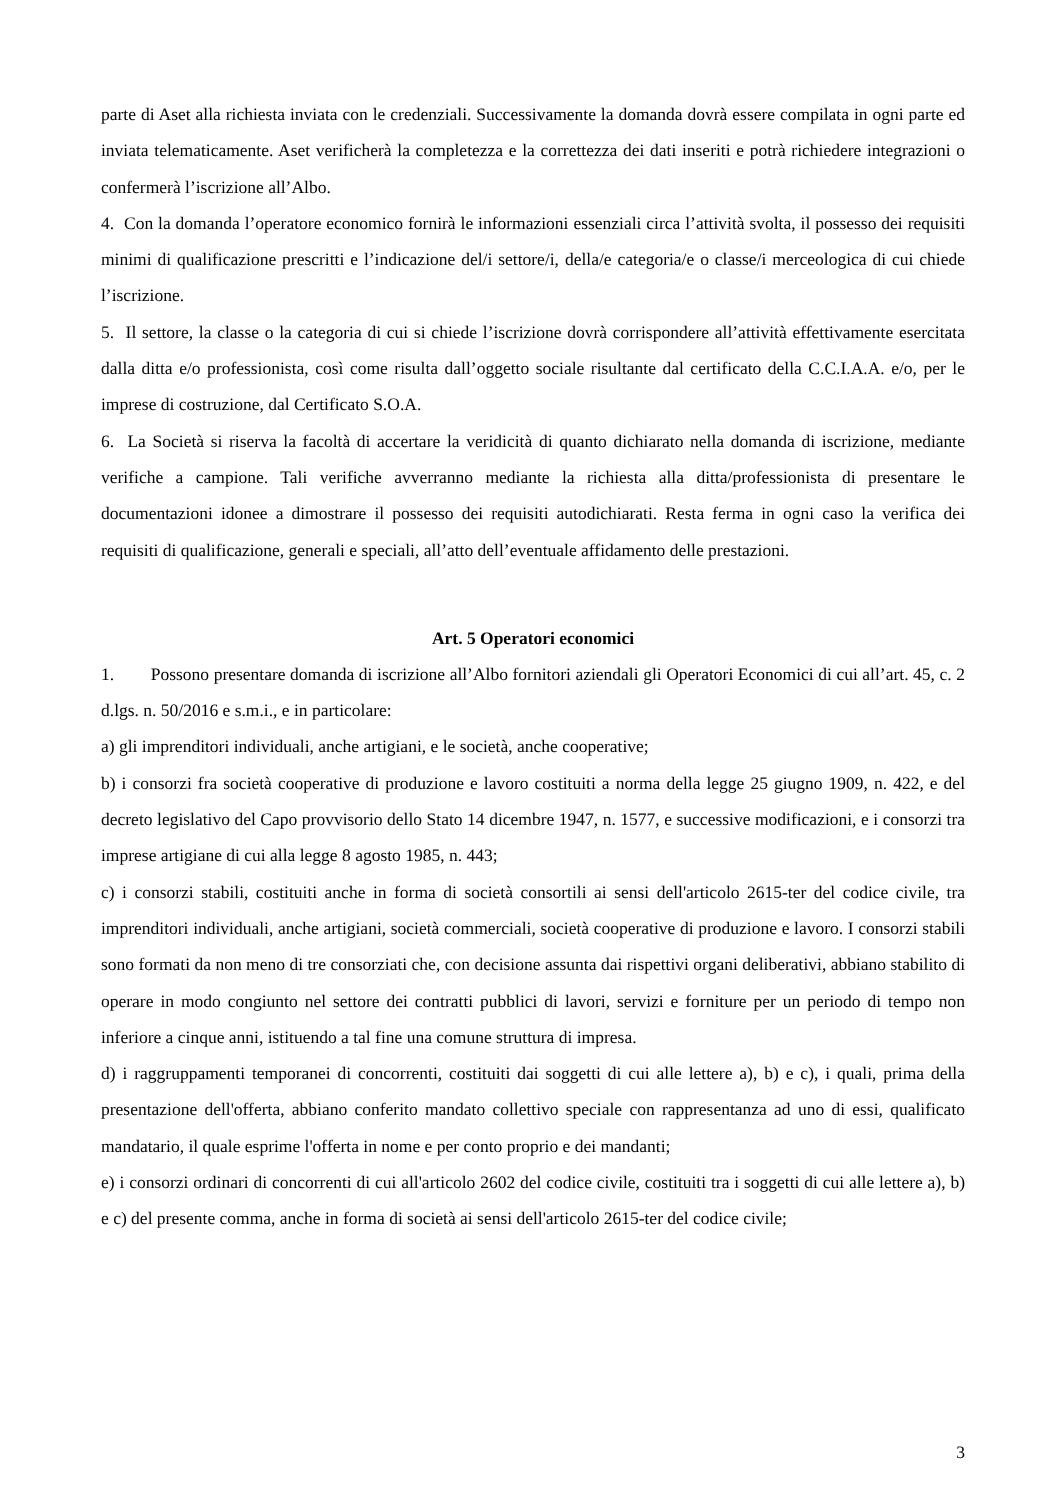parte di Aset alla richiesta inviata con le credenziali. Successivamente la domanda dovrà essere compilata in ogni parte ed inviata telematicamente. Aset verificherà la completezza e la correttezza dei dati inseriti e potrà richiedere integrazioni o confermerà l’iscrizione all’Albo.
4. Con la domanda l’operatore economico fornirà le informazioni essenziali circa l’attività svolta, il possesso dei requisiti minimi di qualificazione prescritti e l’indicazione del/i settore/i, della/e categoria/e o classe/i merceologica di cui chiede l’iscrizione.
5. Il settore, la classe o la categoria di cui si chiede l’iscrizione dovrà corrispondere all’attività effettivamente esercitata dalla ditta e/o professionista, così come risulta dall’oggetto sociale risultante dal certificato della C.C.I.A.A. e/o, per le imprese di costruzione, dal Certificato S.O.A.
6. La Società si riserva la facoltà di accertare la veridicità di quanto dichiarato nella domanda di iscrizione, mediante verifiche a campione. Tali verifiche avverranno mediante la richiesta alla ditta/professionista di presentare le documentazioni idonee a dimostrare il possesso dei requisiti autodichiarati. Resta ferma in ogni caso la verifica dei requisiti di qualificazione, generali e speciali, all’atto dell’eventuale affidamento delle prestazioni.
Art. 5 Operatori economici
1. Possono presentare domanda di iscrizione all’Albo fornitori aziendali gli Operatori Economici di cui all’art. 45, c. 2 d.lgs. n. 50/2016 e s.m.i., e in particolare:
a) gli imprenditori individuali, anche artigiani, e le società, anche cooperative;
b) i consorzi fra società cooperative di produzione e lavoro costituiti a norma della legge 25 giugno 1909, n. 422, e del decreto legislativo del Capo provvisorio dello Stato 14 dicembre 1947, n. 1577, e successive modificazioni, e i consorzi tra imprese artigiane di cui alla legge 8 agosto 1985, n. 443;
c) i consorzi stabili, costituiti anche in forma di società consortili ai sensi dell'articolo 2615-ter del codice civile, tra imprenditori individuali, anche artigiani, società commerciali, società cooperative di produzione e lavoro. I consorzi stabili sono formati da non meno di tre consorziati che, con decisione assunta dai rispettivi organi deliberativi, abbiano stabilito di operare in modo congiunto nel settore dei contratti pubblici di lavori, servizi e forniture per un periodo di tempo non inferiore a cinque anni, istituendo a tal fine una comune struttura di impresa.
d) i raggruppamenti temporanei di concorrenti, costituiti dai soggetti di cui alle lettere a), b) e c), i quali, prima della presentazione dell'offerta, abbiano conferito mandato collettivo speciale con rappresentanza ad uno di essi, qualificato mandatario, il quale esprime l'offerta in nome e per conto proprio e dei mandanti;
e) i consorzi ordinari di concorrenti di cui all'articolo 2602 del codice civile, costituiti tra i soggetti di cui alle lettere a), b) e c) del presente comma, anche in forma di società ai sensi dell'articolo 2615-ter del codice civile;
3